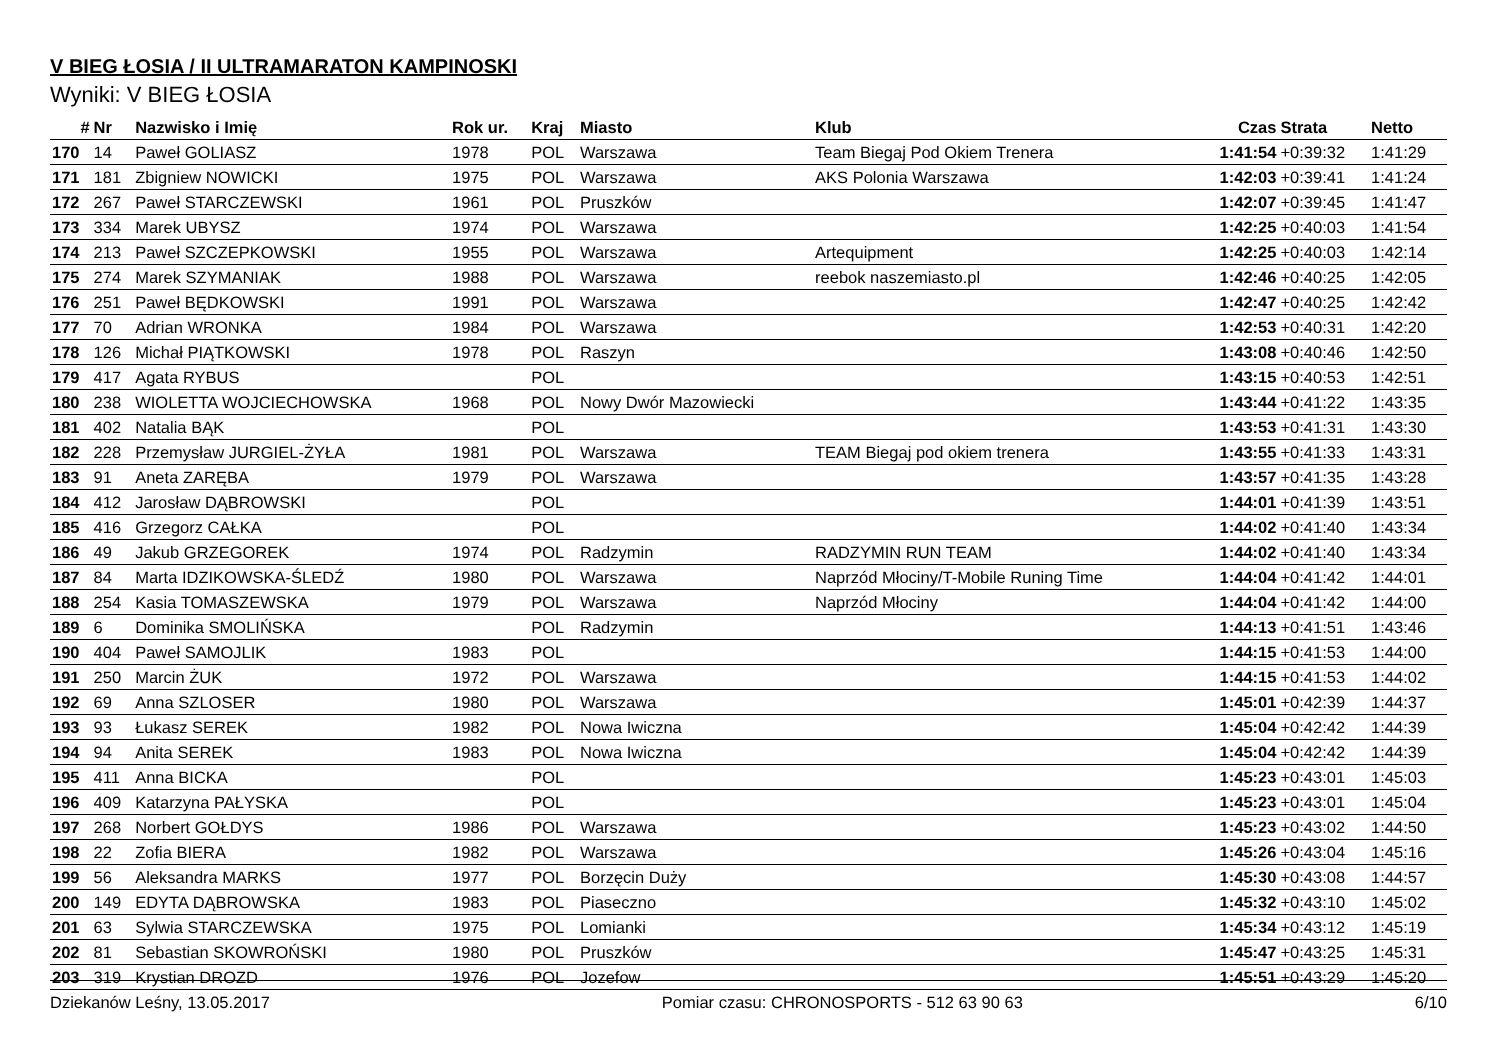V BIEG ŁOSIA / II ULTRAMARATON KAMPINOSKI
Wyniki: V BIEG ŁOSIA
| # | Nr | Nazwisko i Imię | Rok ur. | Kraj | Miasto | Klub | Czas | Strata | Netto |
| --- | --- | --- | --- | --- | --- | --- | --- | --- | --- |
| 170 | 14 | Paweł GOLIASZ | 1978 | POL | Warszawa | Team Biegaj Pod Okiem Trenera | 1:41:54 | +0:39:32 | 1:41:29 |
| 171 | 181 | Zbigniew NOWICKI | 1975 | POL | Warszawa | AKS Polonia Warszawa | 1:42:03 | +0:39:41 | 1:41:24 |
| 172 | 267 | Paweł STARCZEWSKI | 1961 | POL | Pruszków | | 1:42:07 | +0:39:45 | 1:41:47 |
| 173 | 334 | Marek UBYSZ | 1974 | POL | Warszawa | | 1:42:25 | +0:40:03 | 1:41:54 |
| 174 | 213 | Paweł SZCZEPKOWSKI | 1955 | POL | Warszawa | Artequipment | 1:42:25 | +0:40:03 | 1:42:14 |
| 175 | 274 | Marek SZYMANIAK | 1988 | POL | Warszawa | reebok naszemiasto.pl | 1:42:46 | +0:40:25 | 1:42:05 |
| 176 | 251 | Paweł BĘDKOWSKI | 1991 | POL | Warszawa | | 1:42:47 | +0:40:25 | 1:42:42 |
| 177 | 70 | Adrian WRONKA | 1984 | POL | Warszawa | | 1:42:53 | +0:40:31 | 1:42:20 |
| 178 | 126 | Michał PIĄTKOWSKI | 1978 | POL | Raszyn | | 1:43:08 | +0:40:46 | 1:42:50 |
| 179 | 417 | Agata RYBUS | | POL | | | 1:43:15 | +0:40:53 | 1:42:51 |
| 180 | 238 | WIOLETTA WOJCIECHOWSKA | 1968 | POL | Nowy Dwór Mazowiecki | | 1:43:44 | +0:41:22 | 1:43:35 |
| 181 | 402 | Natalia BĄK | | POL | | | 1:43:53 | +0:41:31 | 1:43:30 |
| 182 | 228 | Przemysław JURGIEL-ŻYŁA | 1981 | POL | Warszawa | TEAM Biegaj pod okiem trenera | 1:43:55 | +0:41:33 | 1:43:31 |
| 183 | 91 | Aneta ZARĘBA | 1979 | POL | Warszawa | | 1:43:57 | +0:41:35 | 1:43:28 |
| 184 | 412 | Jarosław DĄBROWSKI | | POL | | | 1:44:01 | +0:41:39 | 1:43:51 |
| 185 | 416 | Grzegorz CAŁKA | | POL | | | 1:44:02 | +0:41:40 | 1:43:34 |
| 186 | 49 | Jakub GRZEGOREK | 1974 | POL | Radzymin | RADZYMIN RUN TEAM | 1:44:02 | +0:41:40 | 1:43:34 |
| 187 | 84 | Marta IDZIKOWSKA-ŚLEDŹ | 1980 | POL | Warszawa | Naprzód Młociny/T-Mobile Runing Time | 1:44:04 | +0:41:42 | 1:44:01 |
| 188 | 254 | Kasia TOMASZEWSKA | 1979 | POL | Warszawa | Naprzód Młociny | 1:44:04 | +0:41:42 | 1:44:00 |
| 189 | 6 | Dominika SMOLIŃSKA | | POL | Radzymin | | 1:44:13 | +0:41:51 | 1:43:46 |
| 190 | 404 | Paweł SAMOJLIK | 1983 | POL | | | 1:44:15 | +0:41:53 | 1:44:00 |
| 191 | 250 | Marcin ŻUK | 1972 | POL | Warszawa | | 1:44:15 | +0:41:53 | 1:44:02 |
| 192 | 69 | Anna SZLOSER | 1980 | POL | Warszawa | | 1:45:01 | +0:42:39 | 1:44:37 |
| 193 | 93 | Łukasz SEREK | 1982 | POL | Nowa Iwiczna | | 1:45:04 | +0:42:42 | 1:44:39 |
| 194 | 94 | Anita SEREK | 1983 | POL | Nowa Iwiczna | | 1:45:04 | +0:42:42 | 1:44:39 |
| 195 | 411 | Anna BICKA | | POL | | | 1:45:23 | +0:43:01 | 1:45:03 |
| 196 | 409 | Katarzyna PAŁYSKA | | POL | | | 1:45:23 | +0:43:01 | 1:45:04 |
| 197 | 268 | Norbert GOŁDYS | 1986 | POL | Warszawa | | 1:45:23 | +0:43:02 | 1:44:50 |
| 198 | 22 | Zofia BIERA | 1982 | POL | Warszawa | | 1:45:26 | +0:43:04 | 1:45:16 |
| 199 | 56 | Aleksandra MARKS | 1977 | POL | Borzęcin Duży | | 1:45:30 | +0:43:08 | 1:44:57 |
| 200 | 149 | EDYTA DĄBROWSKA | 1983 | POL | Piaseczno | | 1:45:32 | +0:43:10 | 1:45:02 |
| 201 | 63 | Sylwia STARCZEWSKA | 1975 | POL | Lomianki | | 1:45:34 | +0:43:12 | 1:45:19 |
| 202 | 81 | Sebastian SKOWROŃSKI | 1980 | POL | Pruszków | | 1:45:47 | +0:43:25 | 1:45:31 |
| 203 | 319 | Krystian DROZD | 1976 | POL | Jozefow | | 1:45:51 | +0:43:29 | 1:45:20 |
Dziekanów Leśny, 13.05.2017 Pomiar czasu: CHRONOSPORTS - 512 63 90 63 6/10